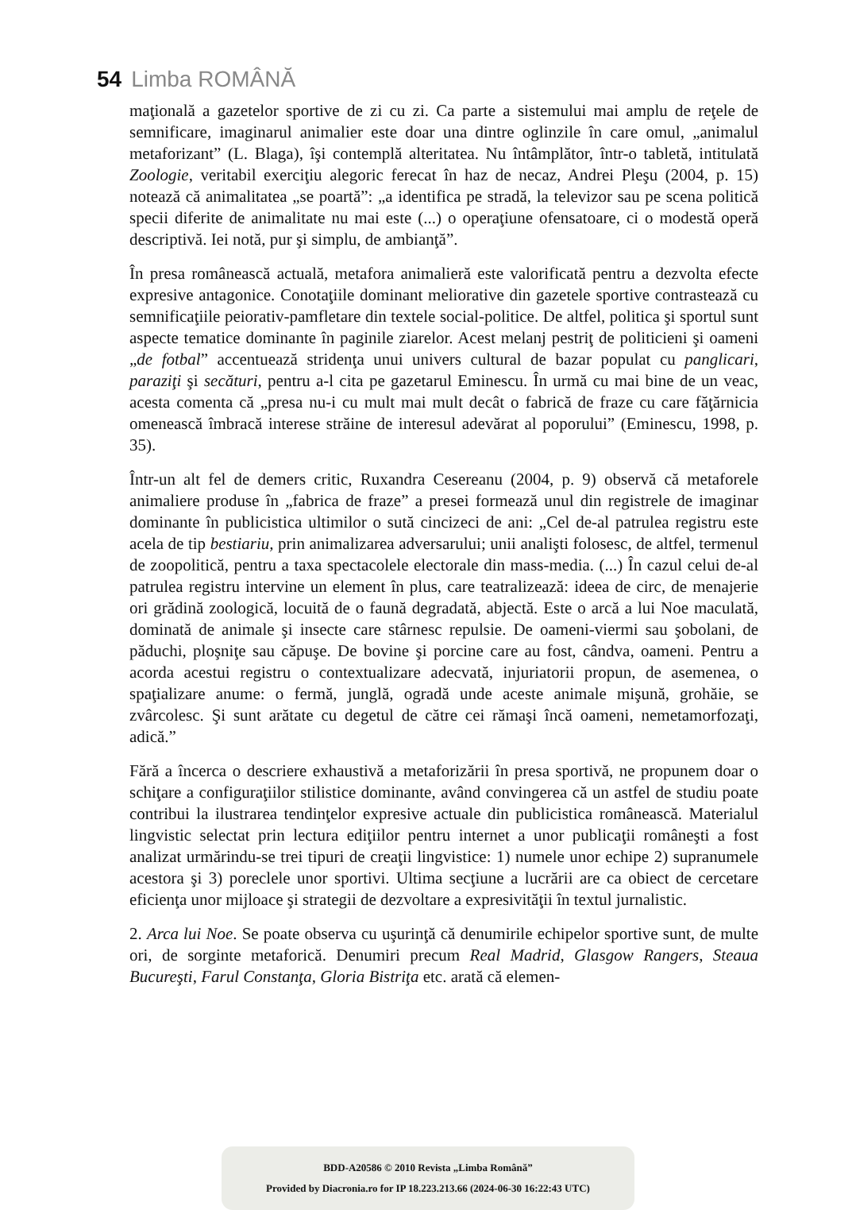54 Limba ROMÂNĂ
maţională a gazetelor sportive de zi cu zi. Ca parte a sistemului mai amplu de reţele de semnificare, imaginarul animalier este doar una dintre oglinzile în care omul, „animalul metaforizant” (L. Blaga), îşi contemplă alteritatea. Nu întâmplător, într-o tabletă, intitulată Zoologie, veritabil exerciţiu alegoric ferecat în haz de necaz, Andrei Pleşu (2004, p. 15) notează că animalitatea „se poartă”: „a identifica pe stradă, la televizor sau pe scena politică specii diferite de animalitate nu mai este (...) o operaţiune ofensatoare, ci o modestă operă descriptivă. Iei notă, pur şi simplu, de ambianţă”.
În presa românească actuală, metafora animalieră este valorificată pentru a dezvolta efecte expresive antagonice. Conotaţiile dominant meliorative din gazetele sportive contrastează cu semnificaţiile peiorativ-pamfletare din textele social-politice. De altfel, politica şi sportul sunt aspecte tematice dominante în paginile ziarelor. Acest melanj pestriţ de politicieni şi oameni „de fotbal” accentuează stridenţa unui univers cultural de bazar populat cu panglicari, paraziţi şi secături, pentru a-l cita pe gazetarul Eminescu. În urmă cu mai bine de un veac, acesta comenta că „presa nu-i cu mult mai mult decât o fabrică de fraze cu care făţărnicia omenească îmbracă interese străine de interesul adevărat al poporului” (Eminescu, 1998, p. 35).
Într-un alt fel de demers critic, Ruxandra Cesereanu (2004, p. 9) observă că metaforele animaliere produse în „fabrica de fraze” a presei formează unul din registrele de imaginar dominante în publicistica ultimilor o sută cincizeci de ani: „Cel de-al patrulea registru este acela de tip bestiariu, prin animalizarea adversarului; unii analişti folosesc, de altfel, termenul de zoopolitică, pentru a taxa spectacolele electorale din mass-media. (...) În cazul celui de-al patrulea registru intervine un element în plus, care teatralizează: ideea de circ, de menajerie ori grădină zoologică, locuită de o faună degradată, abjectă. Este o arcă a lui Noe maculată, dominată de animale şi insecte care stârnesc repulsie. De oameni-viermi sau şobolani, de păduchi, ploşniţe sau căpuşe. De bovine şi porcine care au fost, cândva, oameni. Pentru a acorda acestui registru o contextualizare adecvată, injuriatorii propun, de asemenea, o spaţializare anume: o fermă, junglă, ogradă unde aceste animale mişună, grohăie, se zvârcolesc. Şi sunt arătate cu degetul de către cei rămaşi încă oameni, nemetamorfozaţi, adică.”
Fără a încerca o descriere exhaustivă a metaforizării în presa sportivă, ne propunem doar o schiţare a configuraţiilor stilistice dominante, având convingerea că un astfel de studiu poate contribui la ilustrarea tendinţelor expresive actuale din publicistica românească. Materialul lingvistic selectat prin lectura ediţiilor pentru internet a unor publicaţii româneşti a fost analizat urmărindu-se trei tipuri de creaţii lingvistice: 1) numele unor echipe 2) supranumele acestora şi 3) poreclele unor sportivi. Ultima secţiune a lucrării are ca obiect de cercetare eficienţa unor mijloace şi strategii de dezvoltare a expresivităţii în textul jurnalistic.
2. Arca lui Noe. Se poate observa cu uşurinţă că denumirile echipelor sportive sunt, de multe ori, de sorginte metaforică. Denumiri precum Real Madrid, Glasgow Rangers, Steaua Bucureşti, Farul Constanţa, Gloria Bistriţa etc. arată că elemen-
BDD-A20586 © 2010 Revista „Limba Română”
Provided by Diacronia.ro for IP 18.223.213.66 (2024-06-30 16:22:43 UTC)